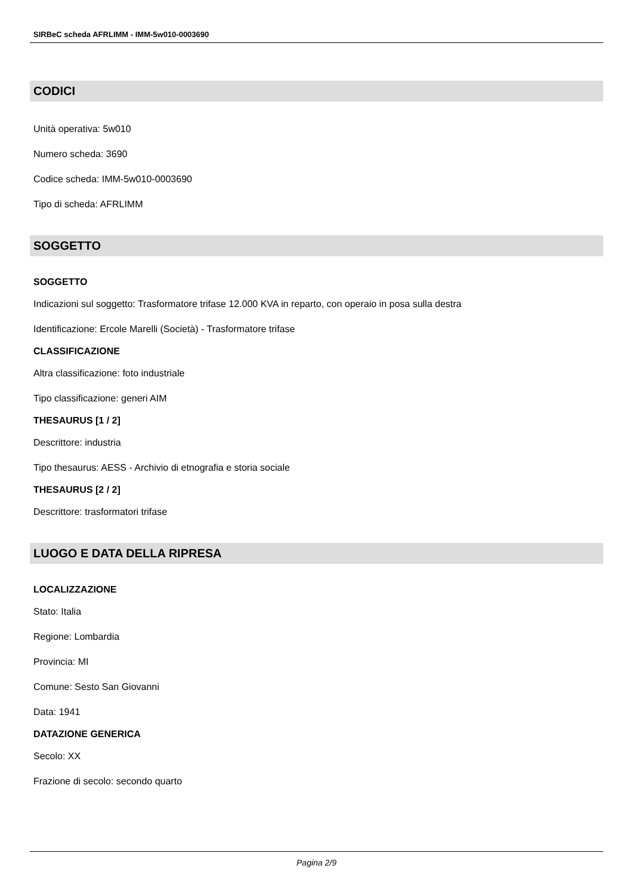SIRBeC scheda AFRLIMM - IMM-5w010-0003690
CODICI
Unità operativa: 5w010
Numero scheda: 3690
Codice scheda: IMM-5w010-0003690
Tipo di scheda: AFRLIMM
SOGGETTO
SOGGETTO
Indicazioni sul soggetto: Trasformatore trifase 12.000 KVA in reparto, con operaio in posa sulla destra
Identificazione: Ercole Marelli (Società) - Trasformatore trifase
CLASSIFICAZIONE
Altra classificazione: foto industriale
Tipo classificazione: generi AIM
THESAURUS [1 / 2]
Descrittore: industria
Tipo thesaurus: AESS - Archivio di etnografia e storia sociale
THESAURUS [2 / 2]
Descrittore: trasformatori trifase
LUOGO E DATA DELLA RIPRESA
LOCALIZZAZIONE
Stato: Italia
Regione: Lombardia
Provincia: MI
Comune: Sesto San Giovanni
Data: 1941
DATAZIONE GENERICA
Secolo: XX
Frazione di secolo: secondo quarto
Pagina 2/9